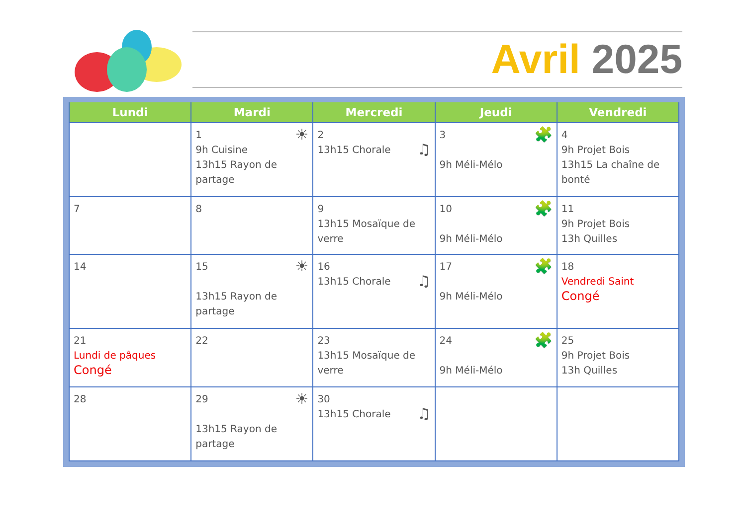Avril 2025
| Lundi | Mardi | Mercredi | Jeudi | Vendredi |
| --- | --- | --- | --- | --- |
| | 1 ☀ 9h Cuisine 13h15 Rayon de partage | 2 13h15 Chorale ♫ | 3 🧩 9h Méli-Mélo | 4 9h Projet Bois 13h15 La chaîne de bonté |
| 7 | 8 | 9 13h15 Mosaïque de verre | 10 🧩 9h Méli-Mélo | 11 9h Projet Bois 13h Quilles |
| 14 | 15 ☀ 13h15 Rayon de partage | 16 13h15 Chorale ♫ | 17 🧩 9h Méli-Mélo | 18 Vendredi Saint Congé |
| 21 Lundi de pâques Congé | 22 | 23 13h15 Mosaïque de verre | 24 🧩 9h Méli-Mélo | 25 9h Projet Bois 13h Quilles |
| 28 | 29 ☀ 13h15 Rayon de partage | 30 13h15 Chorale ♫ | | |